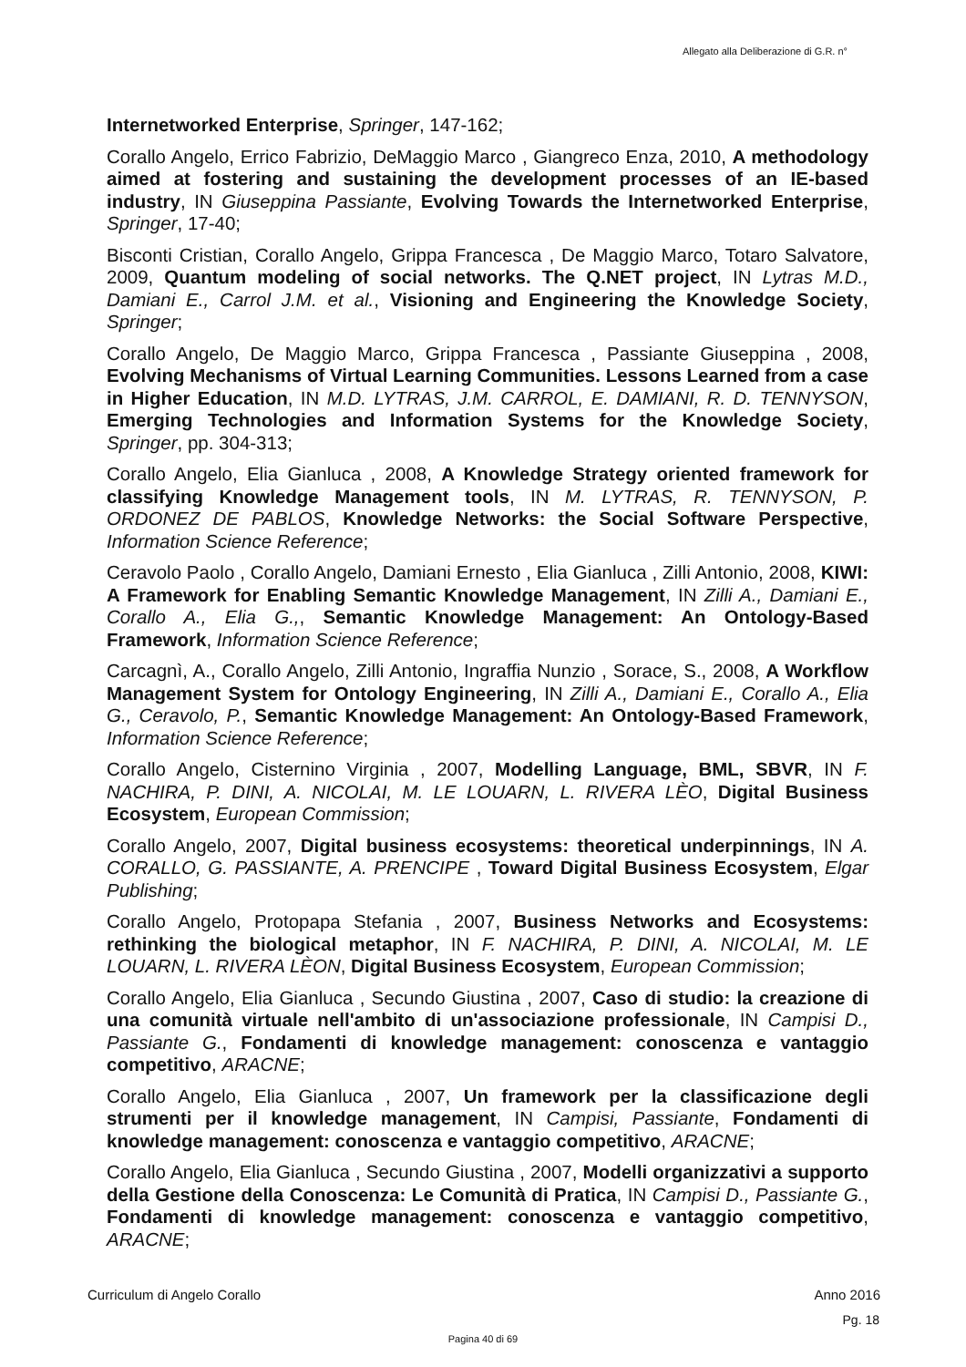Allegato alla Deliberazione di G.R. n°
Internetworked Enterprise, Springer, 147-162;
Corallo Angelo, Errico Fabrizio, DeMaggio Marco , Giangreco Enza, 2010, A methodology aimed at fostering and sustaining the development processes of an IE-based industry, IN Giuseppina Passiante, Evolving Towards the Internetworked Enterprise, Springer, 17-40;
Bisconti Cristian, Corallo Angelo, Grippa Francesca , De Maggio Marco, Totaro Salvatore, 2009, Quantum modeling of social networks. The Q.NET project, IN Lytras M.D., Damiani E., Carrol J.M. et al., Visioning and Engineering the Knowledge Society, Springer;
Corallo Angelo, De Maggio Marco, Grippa Francesca , Passiante Giuseppina , 2008, Evolving Mechanisms of Virtual Learning Communities. Lessons Learned from a case in Higher Education, IN M.D. LYTRAS, J.M. CARROL, E. DAMIANI, R. D. TENNYSON, Emerging Technologies and Information Systems for the Knowledge Society, Springer, pp. 304-313;
Corallo Angelo, Elia Gianluca , 2008, A Knowledge Strategy oriented framework for classifying Knowledge Management tools, IN M. LYTRAS, R. TENNYSON, P. ORDONEZ DE PABLOS, Knowledge Networks: the Social Software Perspective, Information Science Reference;
Ceravolo Paolo , Corallo Angelo, Damiani Ernesto , Elia Gianluca , Zilli Antonio, 2008, KIWI: A Framework for Enabling Semantic Knowledge Management, IN Zilli A., Damiani E., Corallo A., Elia G.,, Semantic Knowledge Management: An Ontology-Based Framework, Information Science Reference;
Carcagnì, A., Corallo Angelo, Zilli Antonio, Ingraffia Nunzio , Sorace, S., 2008, A Workflow Management System for Ontology Engineering, IN Zilli A., Damiani E., Corallo A., Elia G., Ceravolo, P., Semantic Knowledge Management: An Ontology-Based Framework, Information Science Reference;
Corallo Angelo, Cisternino Virginia , 2007, Modelling Language, BML, SBVR, IN F. NACHIRA, P. DINI, A. NICOLAI, M. LE LOUARN, L. RIVERA LÈO, Digital Business Ecosystem, European Commission;
Corallo Angelo, 2007, Digital business ecosystems: theoretical underpinnings, IN A. CORALLO, G. PASSIANTE, A. PRENCIPE , Toward Digital Business Ecosystem, Elgar Publishing;
Corallo Angelo, Protopapa Stefania , 2007, Business Networks and Ecosystems: rethinking the biological metaphor, IN F. NACHIRA, P. DINI, A. NICOLAI, M. LE LOUARN, L. RIVERA LÈON, Digital Business Ecosystem, European Commission;
Corallo Angelo, Elia Gianluca , Secundo Giustina , 2007, Caso di studio: la creazione di una comunità virtuale nell'ambito di un'associazione professionale, IN Campisi D., Passiante G., Fondamenti di knowledge management: conoscenza e vantaggio competitivo, ARACNE;
Corallo Angelo, Elia Gianluca , 2007, Un framework per la classificazione degli strumenti per il knowledge management, IN Campisi, Passiante, Fondamenti di knowledge management: conoscenza e vantaggio competitivo, ARACNE;
Corallo Angelo, Elia Gianluca , Secundo Giustina , 2007, Modelli organizzativi a supporto della Gestione della Conoscenza: Le Comunità di Pratica, IN Campisi D., Passiante G., Fondamenti di knowledge management: conoscenza e vantaggio competitivo, ARACNE;
Curriculum di Angelo Corallo Anno 2016
Pg. 18
Pagina 40 di 69